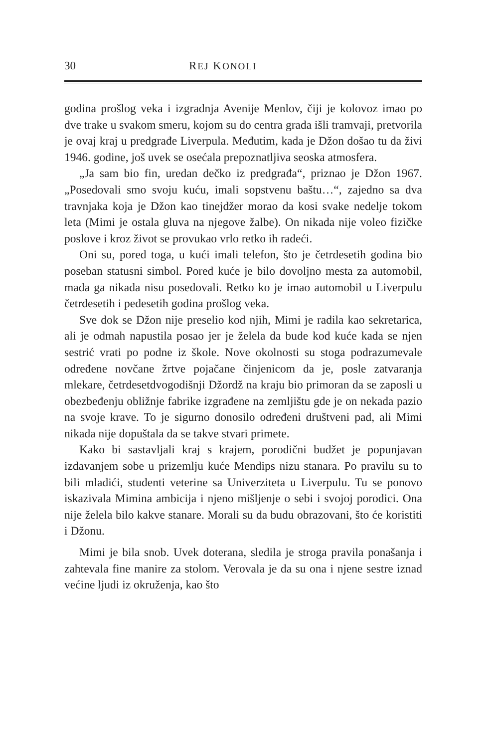30 REJ KONOLI
godina prošlog veka i izgradnja Avenije Menlov, čiji je kolovoz imao po dve trake u svakom smeru, kojom su do centra grada išli tramvaji, pretvorila je ovaj kraj u predgrađe Liverpula. Međutim, kada je Džon došao tu da živi 1946. godine, još uvek se osećala prepoznatljiva seoska atmosfera.
„Ja sam bio fin, uredan dečko iz predgrađa“, priznao je Džon 1967. „Posedovali smo svoju kuću, imali sopstvenu baštu…“, zajedno sa dva travnjaka koja je Džon kao tinejdžer morao da kosi svake nedelje tokom leta (Mimi je ostala gluva na njegove žalbe). On nikada nije voleo fizičke poslove i kroz život se provukao vrlo retko ih radeći.
Oni su, pored toga, u kući imali telefon, što je četrdesetih godina bio poseban statusni simbol. Pored kuće je bilo dovoljno mesta za automobil, mada ga nikada nisu posedovali. Retko ko je imao automobil u Liverpulu četrdesetih i pedesetih godina prošlog veka.
Sve dok se Džon nije preselio kod njih, Mimi je radila kao sekretarica, ali je odmah napustila posao jer je želela da bude kod kuće kada se njen sestrić vrati po podne iz škole. Nove okolnosti su stoga podrazumevale određene novčane žrtve pojačane činjenicom da je, posle zatvaranja mlekare, četrdesetdvogodišnji Džordž na kraju bio primoran da se zaposli u obezbeđenju obližnje fabrike izgrađene na zemljištu gde je on nekada pazio na svoje krave. To je sigurno donosilo određeni društveni pad, ali Mimi nikada nije dopuštala da se takve stvari primete.
Kako bi sastavljali kraj s krajem, porodični budžet je popunjavan izdavanjem sobe u prizemlju kuće Mendips nizu stanara. Po pravilu su to bili mladići, studenti veterine sa Univerziteta u Liverpulu. Tu se ponovo iskazivala Mimina ambicija i njeno mišljenje o sebi i svojoj porodici. Ona nije želela bilo kakve stanare. Morali su da budu obrazovani, što će koristiti i Džonu.
Mimi je bila snob. Uvek doterana, sledila je stroga pravila ponašanja i zahtevala fine manire za stolom. Verovala je da su ona i njene sestre iznad većine ljudi iz okruženja, kao što